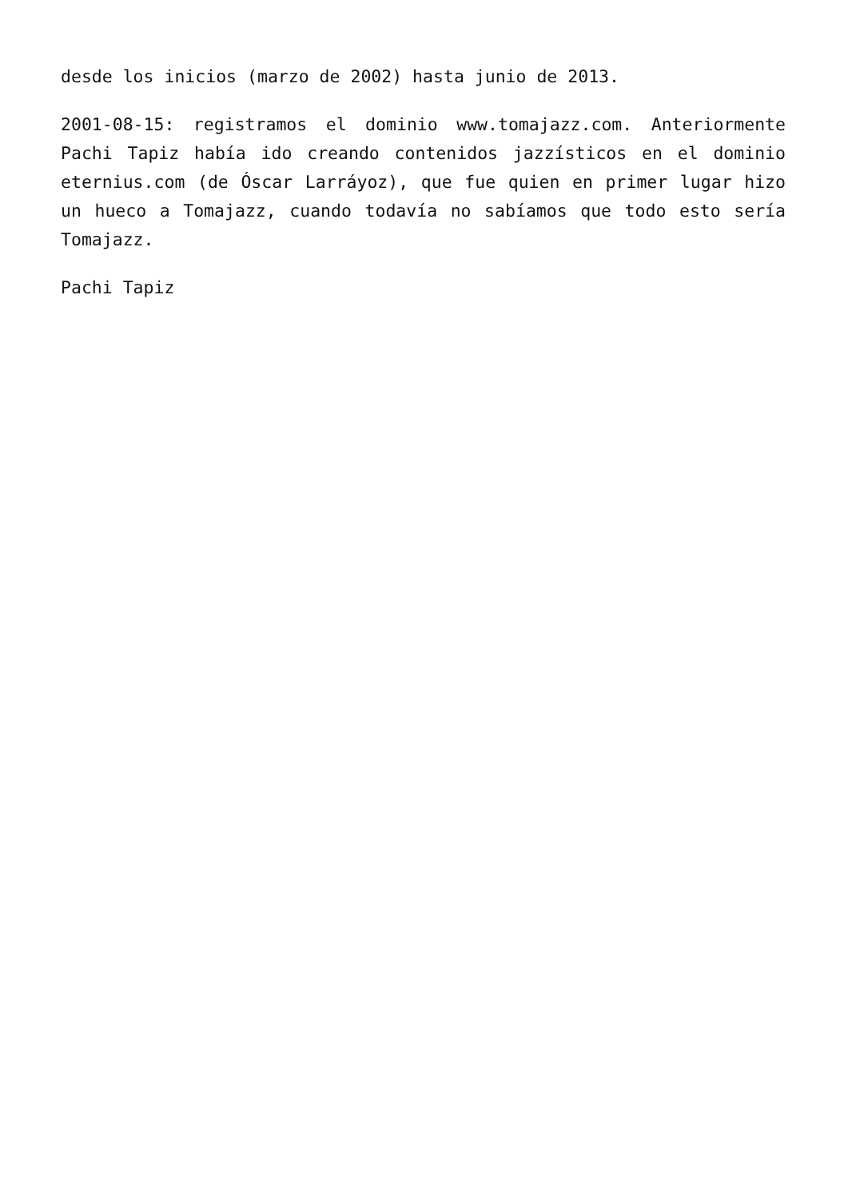desde los inicios (marzo de 2002) hasta junio de 2013.
2001-08-15: registramos el dominio www.tomajazz.com. Anteriormente Pachi Tapiz había ido creando contenidos jazzísticos en el dominio eternius.com (de Óscar Larráyoz), que fue quien en primer lugar hizo un hueco a Tomajazz, cuando todavía no sabíamos que todo esto sería Tomajazz.
Pachi Tapiz